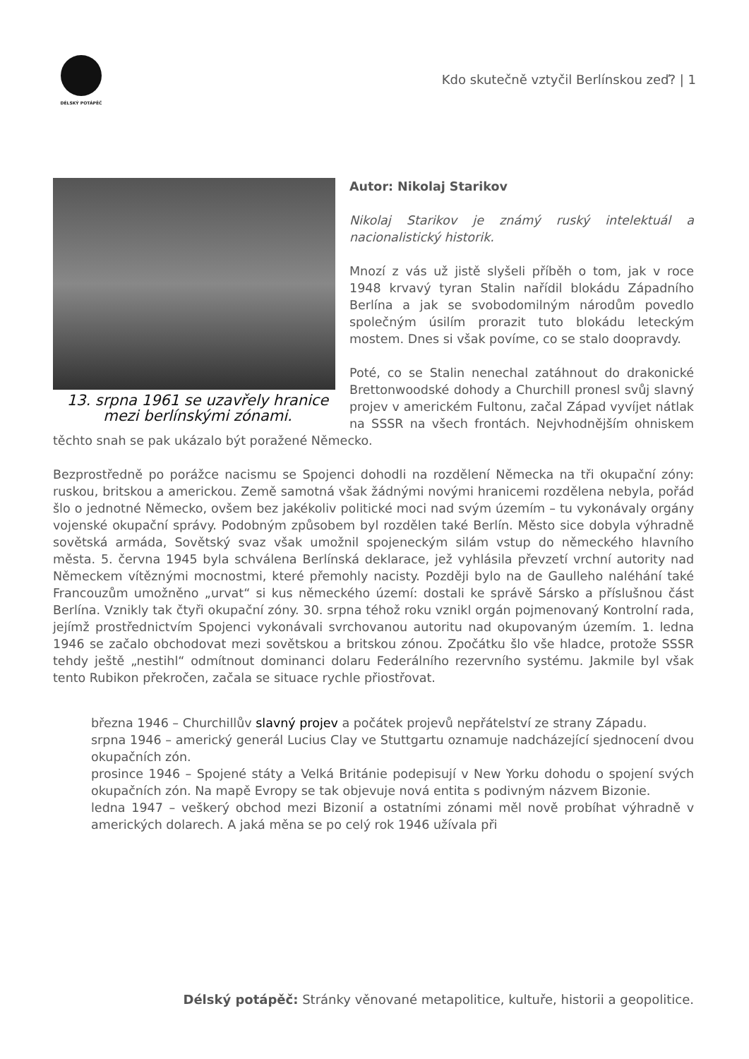DÉLSKÝ POTÁPĚČ
Kdo skutečně vztyčil Berlínskou zeď? | 1
13. srpna 1961 se uzavřely hranice mezi berlínskými zónami.
Autor: Nikolaj Starikov
Nikolaj Starikov je známý ruský intelektuál a nacionalistický historik.
Mnozí z vás už jistě slyšeli příběh o tom, jak v roce 1948 krvavý tyran Stalin nařídil blokádu Západního Berlína a jak se svobodomilným národům povedlo společným úsilím prorazit tuto blokádu leteckým mostem. Dnes si však povíme, co se stalo doopravdy.
Poté, co se Stalin nenechal zatáhnout do drakonické Brettonwoodské dohody a Churchill pronesl svůj slavný projev v americkém Fultonu, začal Západ vyvíjet nátlak na SSSR na všech frontách. Nejvhodnějším ohniskem těchto snah se pak ukázalo být poražené Německo.
Bezprostředně po porážce nacismu se Spojenci dohodli na rozdělení Německa na tři okupační zóny: ruskou, britskou a americkou. Země samotná však žádnými novými hranicemi rozdělena nebyla, pořád šlo o jednotné Německo, ovšem bez jakékoliv politické moci nad svým územím – tu vykonávaly orgány vojenské okupační správy. Podobným způsobem byl rozdělen také Berlín. Město sice dobyla výhradně sovětská armáda, Sovětský svaz však umožnil spojeneckým silám vstup do německého hlavního města. 5. června 1945 byla schválena Berlínská deklarace, jež vyhlásila převzetí vrchní autority nad Německem vítěznými mocnostmi, které přemohly nacisty. Později bylo na de Gaulleho naléhání také Francouzům umožněno „urvat“ si kus německého území: dostali ke správě Sársko a příslušnou část Berlína. Vznikly tak čtyři okupační zóny. 30. srpna téhož roku vznikl orgán pojmenovaný Kontrolní rada, jejímž prostřednictvím Spojenci vykonávali svrchovanou autoritu nad okupovaným územím. 1. ledna 1946 se začalo obchodovat mezi sovětskou a britskou zónou. Zpočátku šlo vše hladce, protože SSSR tehdy ještě „nestihl“ odmítnout dominanci dolaru Federálního rezervního systému. Jakmile byl však tento Rubikon překročen, začala se situace rychle přiostřovat.
března 1946 – Churchillův slavný projev a počátek projevů nepřátelství ze strany Západu.
srpna 1946 – americký generál Lucius Clay ve Stuttgartu oznamuje nadcházející sjednocení dvou okupačních zón.
prosince 1946 – Spojené státy a Velká Británie podepisují v New Yorku dohodu o spojení svých okupačních zón. Na mapě Evropy se tak objevuje nová entita s podivným názvem Bizonie.
ledna 1947 – veškerý obchod mezi Bizonií a ostatními zónami měl nově probíhat výhradně v amerických dolarech. A jaká měna se po celý rok 1946 užívala při
Délský potápěč: Stránky věnované metapolitice, kultuře, historii a geopolitice.